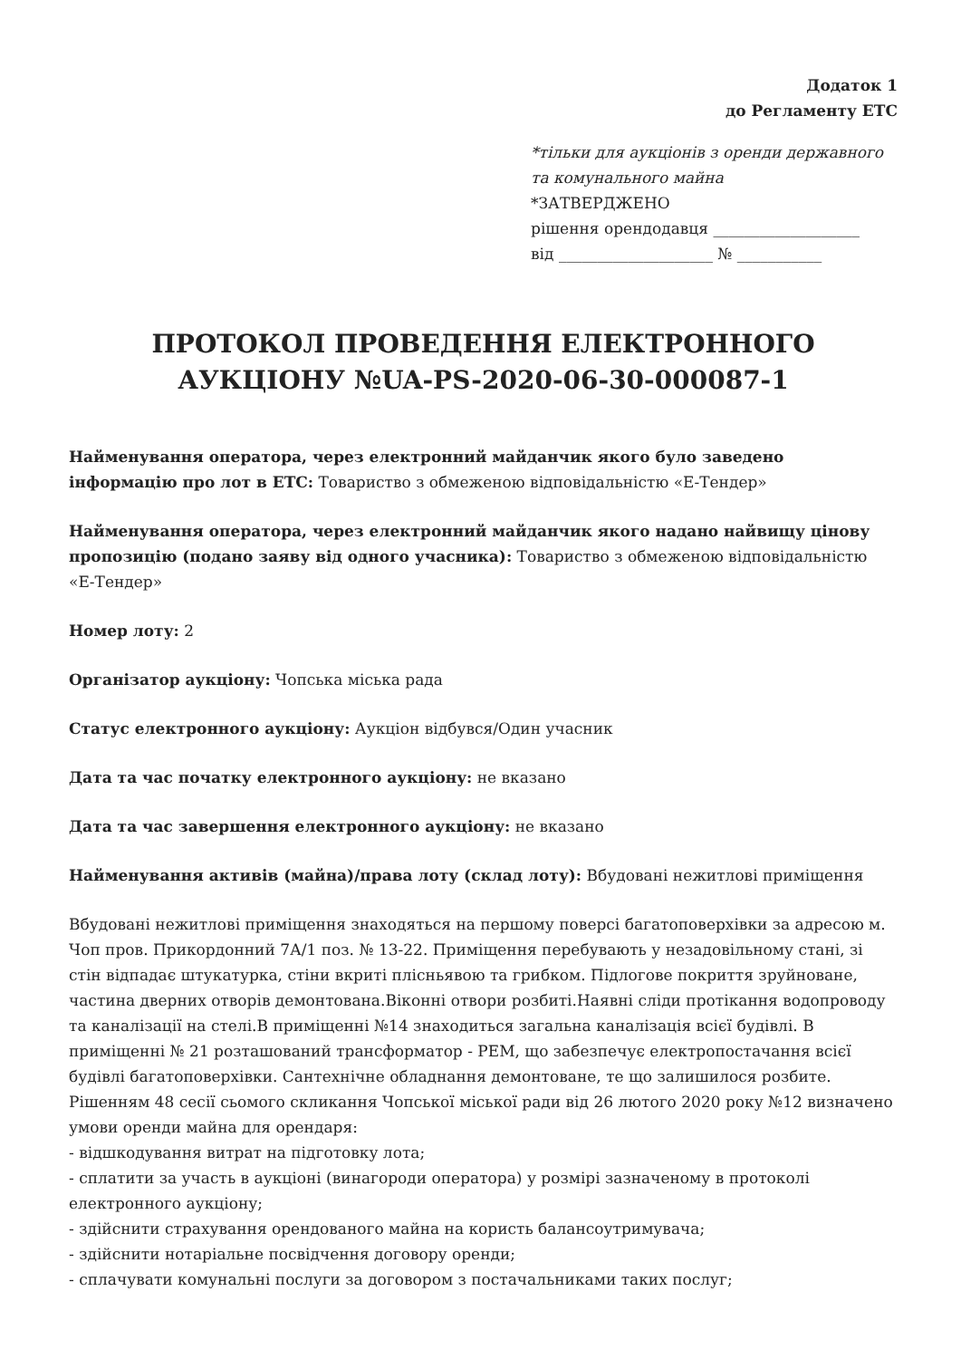Додаток 1
до Регламенту ЕТС
*тільки для аукціонів з оренди державного та комунального майна
*ЗАТВЕРДЖЕНО
рішення орендодавця ___________________
від ____________________ № ___________
ПРОТОКОЛ ПРОВЕДЕННЯ ЕЛЕКТРОННОГО АУКЦІОНУ №UA-PS-2020-06-30-000087-1
Найменування оператора, через електронний майданчик якого було заведено інформацію про лот в ЕТС: Товариство з обмеженою відповідальністю «Е-Тендер»
Найменування оператора, через електронний майданчик якого надано найвищу цінову пропозицію (подано заяву від одного учасника): Товариство з обмеженою відповідальністю «Е-Тендер»
Номер лоту: 2
Організатор аукціону: Чопська міська рада
Статус електронного аукціону: Аукціон відбувся/Один учасник
Дата та час початку електронного аукціону: не вказано
Дата та час завершення електронного аукціону: не вказано
Найменування активів (майна)/права лоту (склад лоту): Вбудовані нежитлові приміщення
Вбудовані нежитлові приміщення знаходяться на першому поверсі багатоповерхівки за адресою м. Чоп пров. Прикордонний 7А/1 поз. № 13-22. Приміщення перебувають у незадовільному стані, зі стін відпадає штукатурка, стіни вкриті плісньявою та грибком. Підлогове покриття зруйноване, частина дверних отворів демонтована.Віконні отвори розбиті.Наявні сліди протікання водопроводу та каналізації на стелі.В приміщенні №14 знаходиться загальна каналізація всієї будівлі. В приміщенні № 21 розташований трансформатор - РЕМ, що забезпечує електропостачання всієї будівлі багатоповерхівки. Сантехнічне обладнання демонтоване, те що залишилося розбите.
Рішенням 48 сесії сьомого скликання Чопської міської ради від 26 лютого 2020 року №12 визначено умови оренди майна для орендаря:
- відшкодування витрат на підготовку лота;
- сплатити за участь в аукціоні (винагороди оператора) у розмірі зазначеному в протоколі електронного аукціону;
- здійснити страхування орендованого майна на користь балансоутримувача;
- здійснити нотаріальне посвідчення договору оренди;
- сплачувати комунальні послуги за договором з постачальниками таких послуг;